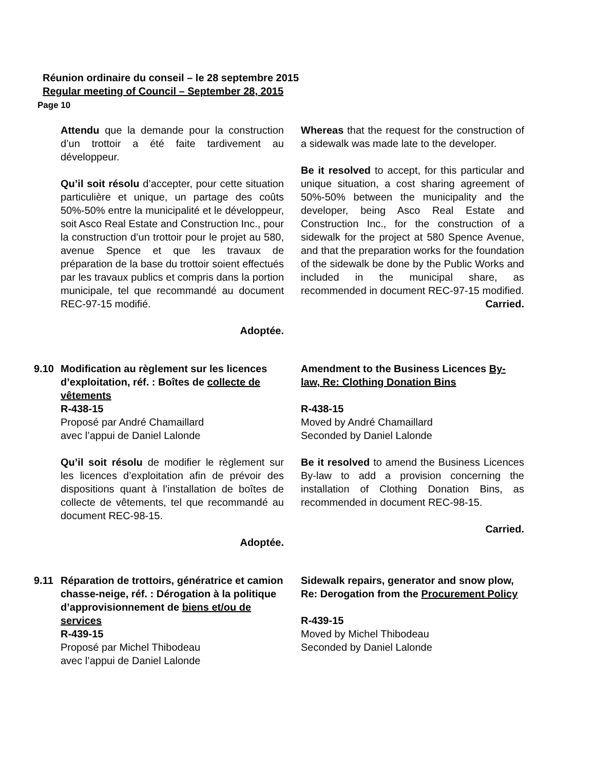Réunion ordinaire du conseil – le 28 septembre 2015
Regular meeting of Council – September 28, 2015
Page 10
Attendu que la demande pour la construction d’un trottoir a été faite tardivement au développeur.
Qu’il soit résolu d’accepter, pour cette situation particulière et unique, un partage des coûts 50%-50% entre la municipalité et le développeur, soit Asco Real Estate and Construction Inc., pour la construction d’un trottoir pour le projet au 580, avenue Spence et que les travaux de préparation de la base du trottoir soient effectués par les travaux publics et compris dans la portion municipale, tel que recommandé au document REC-97-15 modifié.
Adoptée.
Whereas that the request for the construction of a sidewalk was made late to the developer.
Be it resolved to accept, for this particular and unique situation, a cost sharing agreement of 50%-50% between the municipality and the developer, being Asco Real Estate and Construction Inc., for the construction of a sidewalk for the project at 580 Spence Avenue, and that the preparation works for the foundation of the sidewalk be done by the Public Works and included in the municipal share, as recommended in document REC-97-15 modified.
Carried.
9.10 Modification au règlement sur les licences d’exploitation, réf. : Boîtes de collecte de vêtements
R-438-15
Proposé par André Chamaillard
avec l’appui de Daniel Lalonde
Qu’il soit résolu de modifier le règlement sur les licences d’exploitation afin de prévoir des dispositions quant à l’installation de boîtes de collecte de vêtements, tel que recommandé au document REC-98-15.
Adoptée.
Amendment to the Business Licences By-law, Re: Clothing Donation Bins
R-438-15
Moved by André Chamaillard
Seconded by Daniel Lalonde
Be it resolved to amend the Business Licences By-law to add a provision concerning the installation of Clothing Donation Bins, as recommended in document REC-98-15.
Carried.
9.11 Réparation de trottoirs, génératrice et camion chasse-neige, réf. : Dérogation à la politique d’approvisionnement de biens et/ou de services
R-439-15
Proposé par Michel Thibodeau
avec l’appui de Daniel Lalonde
Sidewalk repairs, generator and snow plow, Re: Derogation from the Procurement Policy
R-439-15
Moved by Michel Thibodeau
Seconded by Daniel Lalonde